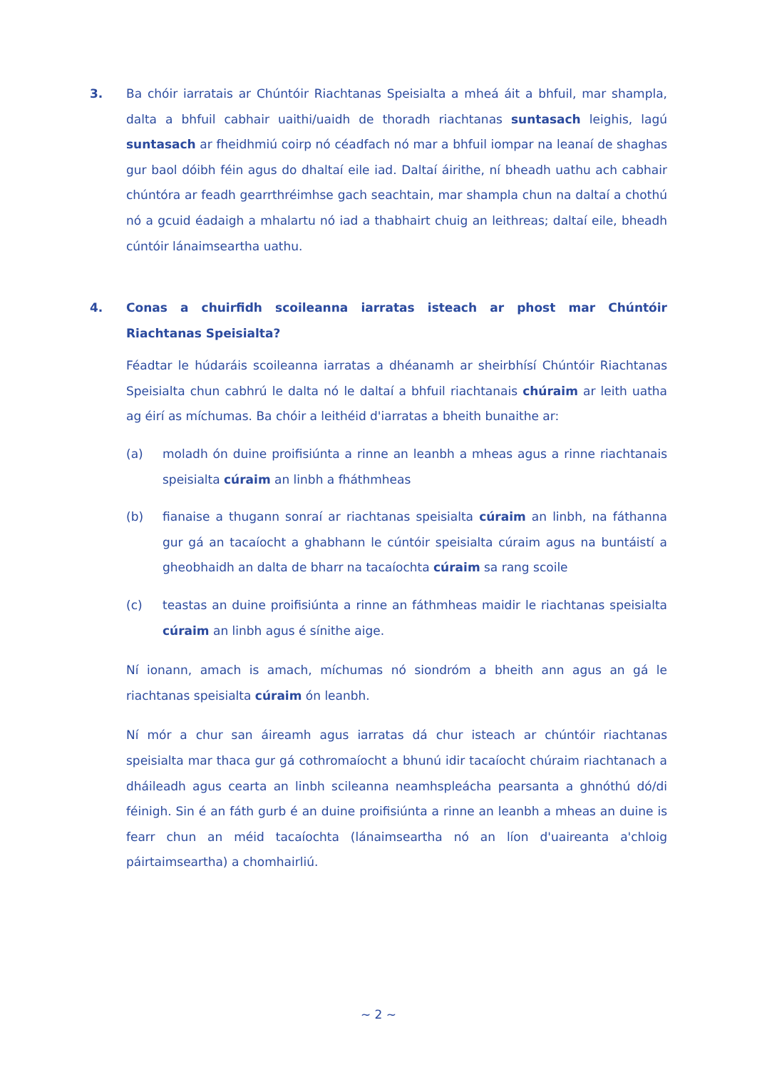3. Ba chóir iarratais ar Chúntóir Riachtanas Speisialta a mheá áit a bhfuil, mar shampla, dalta a bhfuil cabhair uaithi/uaidh de thoradh riachtanas suntasach leighis, lagú suntasach ar fheidhmiú coirp nó céadfach nó mar a bhfuil iompar na leanaí de shaghas gur baol dóibh féin agus do dhaltaí eile iad. Daltaí áirithe, ní bheadh uathu ach cabhair chúntóra ar feadh gearrthréimhse gach seachtain, mar shampla chun na daltaí a chothú nó a gcuid éadaigh a mhalartu nó iad a thabhairt chuig an leithreas; daltaí eile, bheadh cúntóir lánaimseartha uathu.
4. Conas a chuirfidh scoileanna iarratas isteach ar phost mar Chúntóir Riachtanas Speisialta?
Féadtar le húdaráis scoileanna iarratas a dhéanamh ar sheirbhísí Chúntóir Riachtanas Speisialta chun cabhrú le dalta nó le daltaí a bhfuil riachtanais chúraim ar leith uatha ag éirí as míchumas. Ba chóir a leithéid d'iarratas a bheith bunaithe ar:
(a) moladh ón duine proifisiúnta a rinne an leanbh a mheas agus a rinne riachtanais speisialta cúraim an linbh a fháthmheas
(b) fianaise a thugann sonraí ar riachtanas speisialta cúraim an linbh, na fáthanna gur gá an tacaíocht a ghabhann le cúntóir speisialta cúraim agus na buntáistí a gheobhaidh an dalta de bharr na tacaíochta cúraim sa rang scoile
(c) teastas an duine proifisiúnta a rinne an fáthmheas maidir le riachtanas speisialta cúraim an linbh agus é sínithe aige.
Ní ionann, amach is amach, míchumas nó siondróm a bheith ann agus an gá le riachtanas speisialta cúraim ón leanbh.
Ní mór a chur san áireamh agus iarratas dá chur isteach ar chúntóir riachtanas speisialta mar thaca gur gá cothromaíocht a bhunú idir tacaíocht chúraim riachtanach a dháileadh agus cearta an linbh scileanna neamhspleácha pearsanta a ghnóthú dó/di féinigh. Sin é an fáth gurb é an duine proifisiúnta a rinne an leanbh a mheas an duine is fearr chun an méid tacaíochta (lánaimseartha nó an líon d'uaireanta a'chloig páirtaimseartha) a chomhairliú.
~ 2 ~